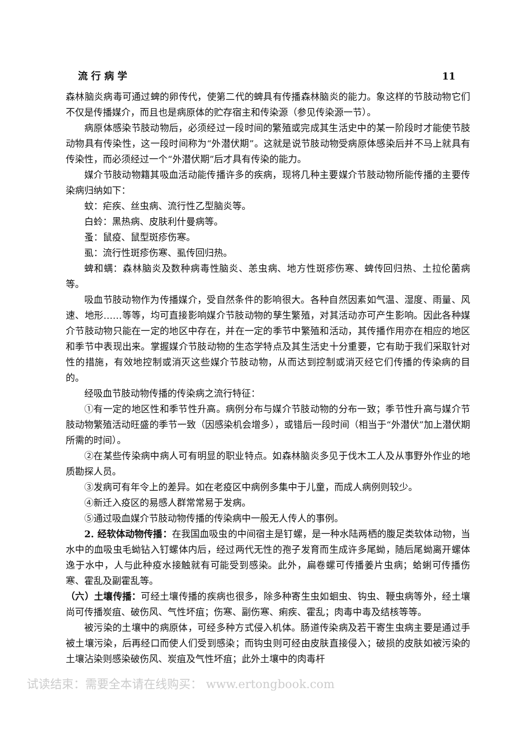流 行 病 学 11
森林脑炎病毒可通过蜱的卵传代，使第二代的蜱具有传播森林脑炎的能力。象这样的节肢动物它们不仅是传播媒介，而且也是病原体的贮存宿主和传染源（参见传染源一节）。
病原体感染节肢动物后，必须经过一段时间的繁殖或完成其生活史中的某一阶段时才能使节肢动物具有传染性，这一段时间称为“外潜伏期”。这就是说节肢动物受病原体感染后并不马上就具有传染性，而必须经过一个“外潜伏期”后才具有传染的能力。
媒介节肢动物籍其吸血活动能传播许多的疾病，现将几种主要媒介节肢动物所能传播的主要传染病归纳如下：
蚊：疟疾、丝虫病、流行性乙型脑炎等。
白蛉：黑热病、皮肤利什曼病等。
蚤：鼠疫、鼠型斑疹伤寒。
虱：流行性斑疹伤寒、虱传回归热。
蜱和螨：森林脑炎及数种病毒性脑炎、恙虫病、地方性斑疹伤寒、蜱传回归热、土拉伦菌病等。
吸血节肢动物作为传播媒介，受自然条件的影响很大。各种自然因素如气温、湿度、雨量、风速、地形……等等，均可直接影响媒介节肢动物的孳生繁殖，对其活动亦可产生影响。因此各种媒介节肢动物只能在一定的地区中存在，并在一定的季节中繁殖和活动，其传播作用亦在相应的地区和季节中表现出来。掌握媒介节肢动物的生态学特点及其生活史十分重要，它有助于我们采取针对性的措施，有效地控制或消灭这些媒介节肢动物，从而达到控制或消灭经它们传播的传染病的目的。
经吸血节肢动物传播的传染病之流行特征：
①有一定的地区性和季节性升高。病例分布与媒介节肢动物的分布一致；季节性升高与媒介节肢动物繁殖活动旺盛的季节一致（因感染机会增多），或错后一段时间（相当于“外潜伏”加上潜伏期所需的时间）。
②在某些传染病中病人可有明显的职业特点。如森林脑炎多见于伐木工人及从事野外作业的地质勘探人员。
③发病可有年令上的差异。如在老疫区中病例多集中于儿童，而成人病例则较少。
④新迁入疫区的易感人群常常易于发病。
⑤通过吸血媒介节肢动物传播的传染病中一般无人传人的事例。
2. 经软体动物传播：在我国血吸虫的中间宿主是钉螺，是一种水陆两栖的腹足类软体动物，当水中的血吸虫毛蚴钻入钉螺体内后，经过两代无性的孢子发育而生成许多尾蚴，随后尾蚴离开螺体逸于水中，人与此种疫水接触就有可能受到感染。此外，扁卷螺可传播姜片虫病；蛤蜊可传播伤寒、霍乱及副霍乱等。
（六）土壤传播：可经土壤传播的疾病也很多，除多种寄生虫如蛔虫、钩虫、鞭虫病等外，经土壤尚可传播炭疽、破伤风、气性坏疽；伤寒、副伤寒、痢疾、霍乱；肉毒中毒及结核等等。
被污染的土壤中的病原体，可经多种方式侵入机体。肠道传染病及若干寄生虫病主要是通过手被土壤污染，后再经口而使人们受到感染；而钩虫则可经由皮肤直接侵入；破损的皮肤如被污染的土壤沾染则感染破伤风、炭疽及气性坏疽；此外土壤中的肉毒杆
试读结束：需要全本请在线购买： www.ertongbook.com